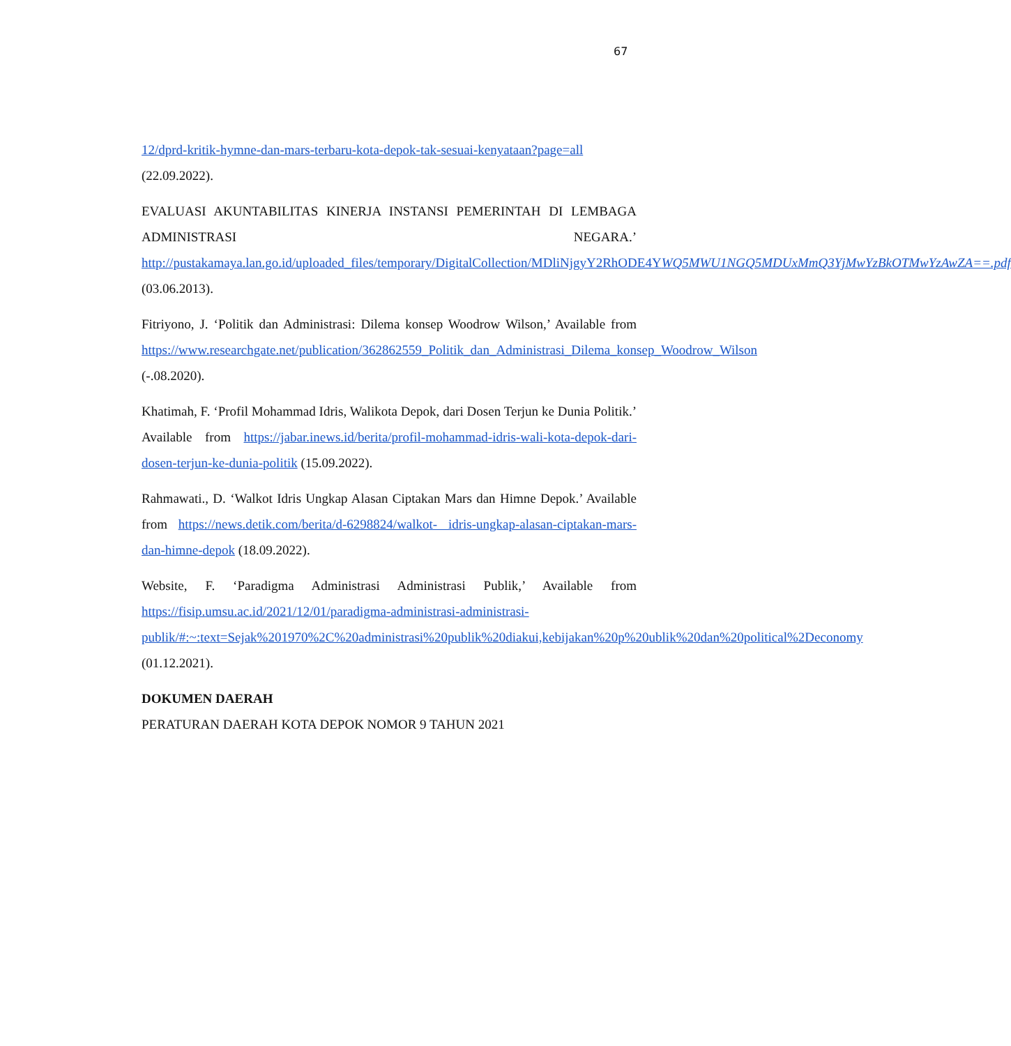67
12/dprd-kritik-hymne-dan-mars-terbaru-kota-depok-tak-sesuai-kenyataan?page=all (22.09.2022).
EVALUASI AKUNTABILITAS KINERJA INSTANSI PEMERINTAH DI LEMBAGA ADMINISTRASI NEGARA.’ http://pustakamaya.lan.go.id/uploaded_files/temporary/DigitalCollection/MDliNjgyY2RhODE4YWQ5MWU1NGQ5MDUxMmQ3YjMwYzBkOTMwYzAwZA==.pdf (03.06.2013).
Fitriyono, J. ‘Politik dan Administrasi: Dilema konsep Woodrow Wilson,’ Available from https://www.researchgate.net/publication/362862559_Politik_dan_Administrasi_Dilema_konsep_Woodrow_Wilson (-.08.2020).
Khatimah, F. ‘Profil Mohammad Idris, Walikota Depok, dari Dosen Terjun ke Dunia Politik.’ Available from https://jabar.inews.id/berita/profil-mohammad-idris-wali-kota-depok-dari-dosen-terjun-ke-dunia-politik (15.09.2022).
Rahmawati., D. ‘Walkot Idris Ungkap Alasan Ciptakan Mars dan Himne Depok.’ Available from https://news.detik.com/berita/d-6298824/walkot- idris-ungkap-alasan-ciptakan-mars-dan-himne-depok (18.09.2022).
Website, F. ‘Paradigma Administrasi Administrasi Publik,’ Available from https://fisip.umsu.ac.id/2021/12/01/paradigma-administrasi-administrasi-publik/#:~:text=Sejak%201970%2C%20administrasi%20publik%20diakui,kebijakan%20p%20ublik%20dan%20political%2Deconomy (01.12.2021).
DOKUMEN DAERAH
PERATURAN DAERAH KOTA DEPOK NOMOR 9 TAHUN 2021